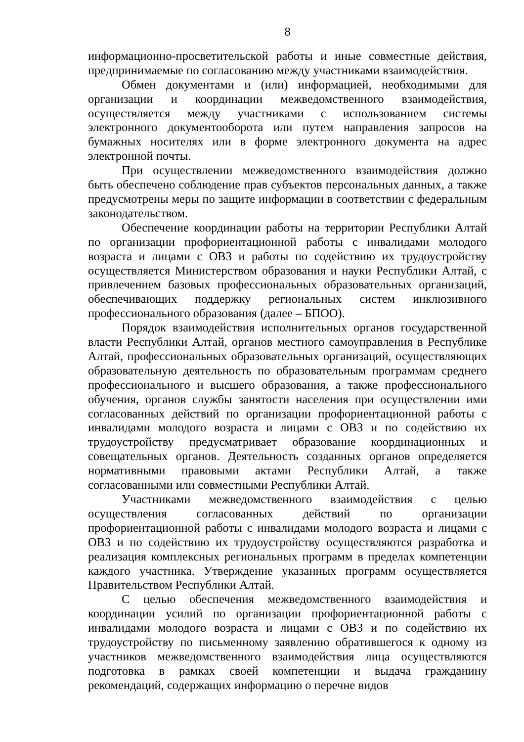8
информационно-просветительской работы и иные совместные действия, предпринимаемые по согласованию между участниками взаимодействия.
Обмен документами и (или) информацией, необходимыми для организации и координации межведомственного взаимодействия, осуществляется между участниками с использованием системы электронного документооборота или путем направления запросов на бумажных носителях или в форме электронного документа на адрес электронной почты.
При осуществлении межведомственного взаимодействия должно быть обеспечено соблюдение прав субъектов персональных данных, а также предусмотрены меры по защите информации в соответствии с федеральным законодательством.
Обеспечение координации работы на территории Республики Алтай по организации профориентационной работы с инвалидами молодого возраста и лицами с ОВЗ и работы по содействию их трудоустройству осуществляется Министерством образования и науки Республики Алтай, с привлечением базовых профессиональных образовательных организаций, обеспечивающих поддержку региональных систем инклюзивного профессионального образования (далее – БПОО).
Порядок взаимодействия исполнительных органов государственной власти Республики Алтай, органов местного самоуправления в Республике Алтай, профессиональных образовательных организаций, осуществляющих образовательную деятельность по образовательным программам среднего профессионального и высшего образования, а также профессионального обучения, органов службы занятости населения при осуществлении ими согласованных действий по организации профориентационной работы с инвалидами молодого возраста и лицами с ОВЗ и по содействию их трудоустройству предусматривает образование координационных и совещательных органов. Деятельность созданных органов определяется нормативными правовыми актами Республики Алтай, а также согласованными или совместными Республики Алтай.
Участниками межведомственного взаимодействия с целью осуществления согласованных действий по организации профориентационной работы с инвалидами молодого возраста и лицами с ОВЗ и по содействию их трудоустройству осуществляются разработка и реализация комплексных региональных программ в пределах компетенции каждого участника. Утверждение указанных программ осуществляется Правительством Республики Алтай.
С целью обеспечения межведомственного взаимодействия и координации усилий по организации профориентационной работы с инвалидами молодого возраста и лицами с ОВЗ и по содействию их трудоустройству по письменному заявлению обратившегося к одному из участников межведомственного взаимодействия лица осуществляются подготовка в рамках своей компетенции и выдача гражданину рекомендаций, содержащих информацию о перечне видов